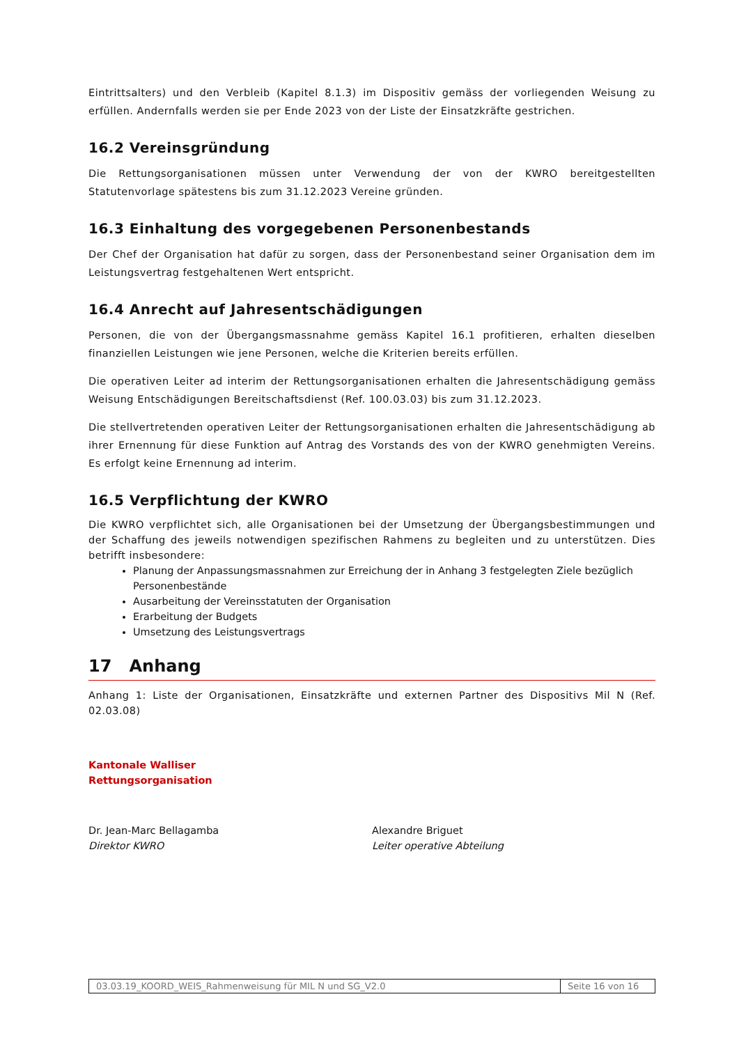Eintrittsalters) und den Verbleib (Kapitel 8.1.3) im Dispositiv gemäss der vorliegenden Weisung zu erfüllen. Andernfalls werden sie per Ende 2023 von der Liste der Einsatzkräfte gestrichen.
16.2 Vereinsgründung
Die Rettungsorganisationen müssen unter Verwendung der von der KWRO bereitgestellten Statutenvorlage spätestens bis zum 31.12.2023 Vereine gründen.
16.3 Einhaltung des vorgegebenen Personenbestands
Der Chef der Organisation hat dafür zu sorgen, dass der Personenbestand seiner Organisation dem im Leistungsvertrag festgehaltenen Wert entspricht.
16.4 Anrecht auf Jahresentschädigungen
Personen, die von der Übergangsmassnahme gemäss Kapitel 16.1 profitieren, erhalten dieselben finanziellen Leistungen wie jene Personen, welche die Kriterien bereits erfüllen.
Die operativen Leiter ad interim der Rettungsorganisationen erhalten die Jahresentschädigung gemäss Weisung Entschädigungen Bereitschaftsdienst (Ref. 100.03.03) bis zum 31.12.2023.
Die stellvertretenden operativen Leiter der Rettungsorganisationen erhalten die Jahresentschädigung ab ihrer Ernennung für diese Funktion auf Antrag des Vorstands des von der KWRO genehmigten Vereins. Es erfolgt keine Ernennung ad interim.
16.5 Verpflichtung der KWRO
Die KWRO verpflichtet sich, alle Organisationen bei der Umsetzung der Übergangsbestimmungen und der Schaffung des jeweils notwendigen spezifischen Rahmens zu begleiten und zu unterstützen. Dies betrifft insbesondere:
Planung der Anpassungsmassnahmen zur Erreichung der in Anhang 3 festgelegten Ziele bezüglich Personenbestände
Ausarbeitung der Vereinsstatuten der Organisation
Erarbeitung der Budgets
Umsetzung des Leistungsvertrags
17 Anhang
Anhang 1: Liste der Organisationen, Einsatzkräfte und externen Partner des Dispositivs Mil N (Ref. 02.03.08)
Kantonale Walliser
Rettungsorganisation
Dr. Jean-Marc Bellagamba
Direktor KWRO
Alexandre Briguet
Leiter operative Abteilung
03.03.19_KOORD_WEIS_Rahmenweisung für MIL N und SG_V2.0
Seite 16 von 16